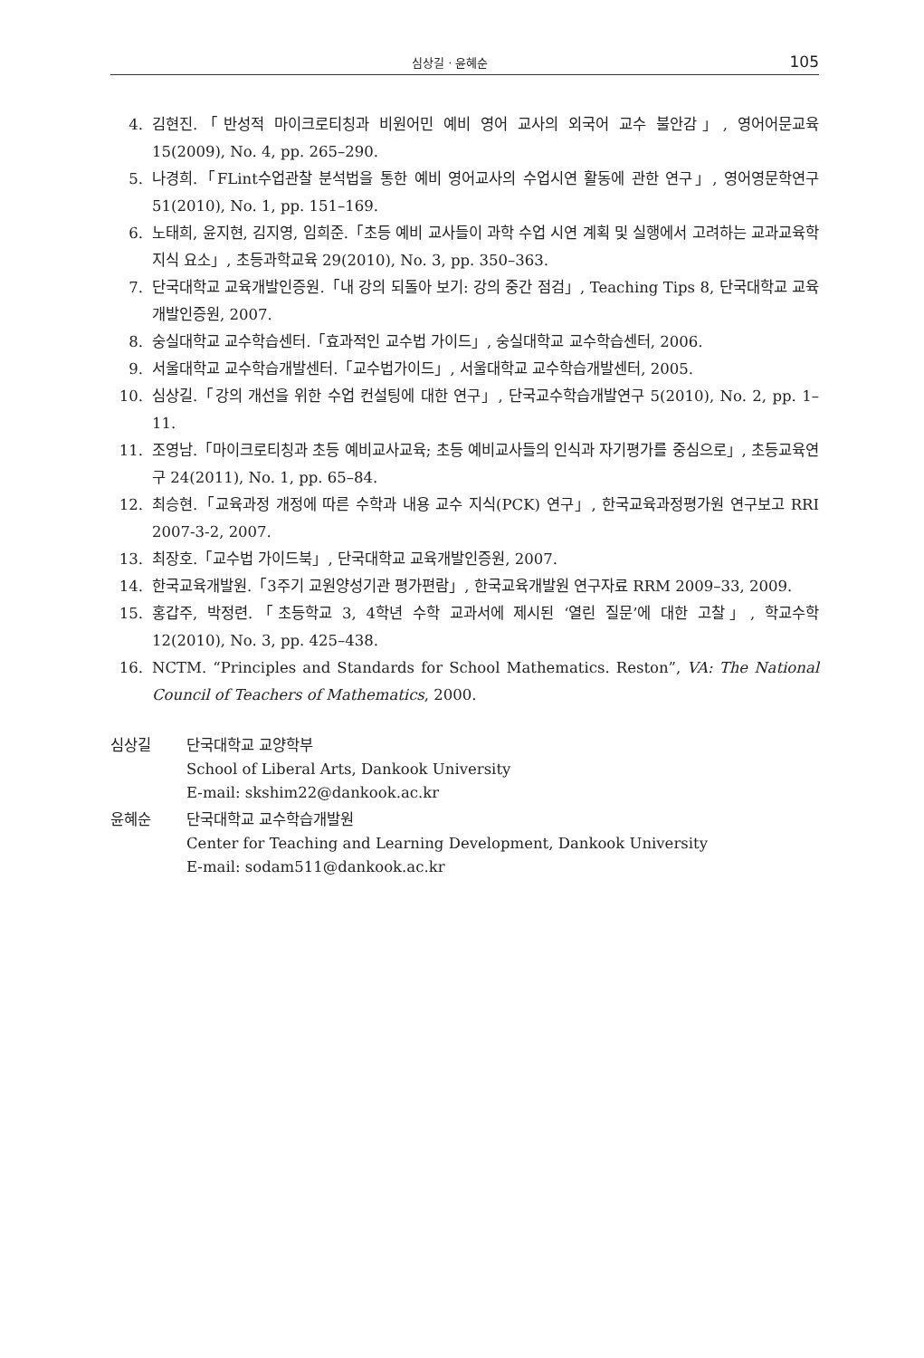심상길 · 윤혜순 105
4. 김현진.「반성적 마이크로티칭과 비원어민 예비 영어 교사의 외국어 교수 불안감」, 영어어문교육 15(2009), No. 4, pp. 265–290.
5. 나경희.「FLint수업관찰 분석법을 통한 예비 영어교사의 수업시연 활동에 관한 연구」, 영어영문학연구 51(2010), No. 1, pp. 151–169.
6. 노태희, 윤지현, 김지영, 임희준.「초등 예비 교사들이 과학 수업 시연 계획 및 실행에서 고려하는 교과교육학지식 요소」, 초등과학교육 29(2010), No. 3, pp. 350–363.
7. 단국대학교 교육개발인증원.「내 강의 되돌아 보기: 강의 중간 점검」, Teaching Tips 8, 단국대학교 교육개발인증원, 2007.
8. 숭실대학교 교수학습센터.「효과적인 교수법 가이드」, 숭실대학교 교수학습센터, 2006.
9. 서울대학교 교수학습개발센터.「교수법가이드」, 서울대학교 교수학습개발센터, 2005.
10. 심상길.「강의 개선을 위한 수업 컨설팅에 대한 연구」, 단국교수학습개발연구 5(2010), No. 2, pp. 1–11.
11. 조영남.「마이크로티칭과 초등 예비교사교육; 초등 예비교사들의 인식과 자기평가를 중심으로」, 초등교육연구 24(2011), No. 1, pp. 65–84.
12. 최승현.「교육과정 개정에 따른 수학과 내용 교수 지식(PCK) 연구」, 한국교육과정평가원 연구보고 RRI 2007-3-2, 2007.
13. 최장호.「교수법 가이드북」, 단국대학교 교육개발인증원, 2007.
14. 한국교육개발원.「3주기 교원양성기관 평가편람」, 한국교육개발원 연구자료 RRM 2009–33, 2009.
15. 홍갑주, 박정련.「초등학교 3, 4학년 수학 교과서에 제시된 ‘열린 질문’에 대한 고찰」, 학교수학 12(2010), No. 3, pp. 425–438.
16. NCTM. “Principles and Standards for School Mathematics. Reston”, VA: The National Council of Teachers of Mathematics, 2000.
심상길 단국대학교 교양학부
School of Liberal Arts, Dankook University
E-mail: skshim22@dankook.ac.kr
윤혜순 단국대학교 교수학습개발원
Center for Teaching and Learning Development, Dankook University
E-mail: sodam511@dankook.ac.kr